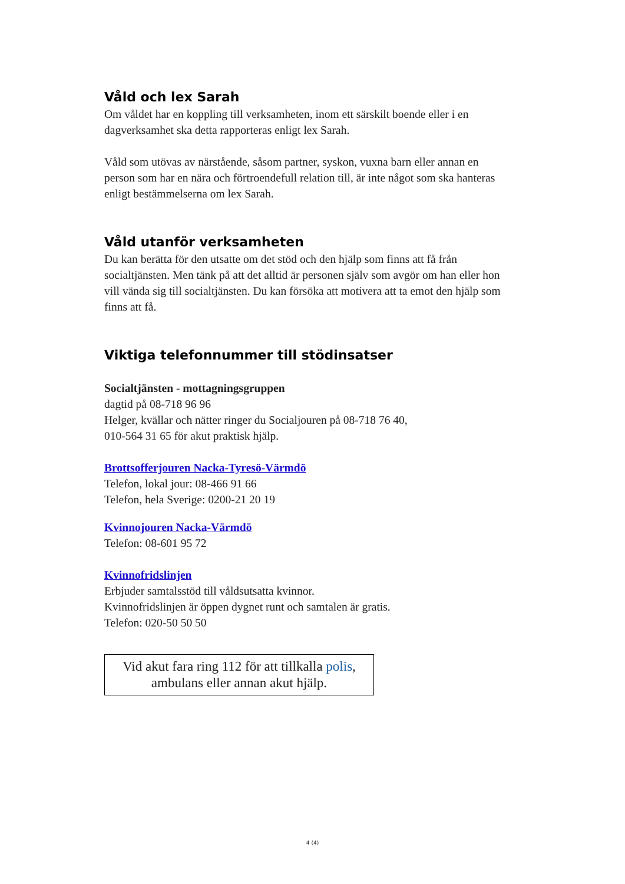Våld och lex Sarah
Om våldet har en koppling till verksamheten, inom ett särskilt boende eller i en dagverksamhet ska detta rapporteras enligt lex Sarah.
Våld som utövas av närstående, såsom partner, syskon, vuxna barn eller annan en person som har en nära och förtroendefull relation till, är inte något som ska hanteras enligt bestämmelserna om lex Sarah.
Våld utanför verksamheten
Du kan berätta för den utsatte om det stöd och den hjälp som finns att få från socialtjänsten. Men tänk på att det alltid är personen själv som avgör om han eller hon vill vända sig till socialtjänsten. Du kan försöka att motivera att ta emot den hjälp som finns att få.
Viktiga telefonnummer till stödinsatser
Socialtjänsten - mottagningsgruppen
dagtid på 08-718 96 96
Helger, kvällar och nätter ringer du Socialjouren på 08-718 76 40,
010-564 31 65 för akut praktisk hjälp.
Brottsofferjouren Nacka-Tyresö-Värmdö
Telefon, lokal jour: 08-466 91 66
Telefon, hela Sverige: 0200-21 20 19
Kvinnojouren Nacka-Värmdö
Telefon: 08-601 95 72
Kvinnofridslinjen
Erbjuder samtalsstöd till våldsutsatta kvinnor.
Kvinnofridslinjen är öppen dygnet runt och samtalen är gratis.
Telefon: 020-50 50 50
Vid akut fara ring 112 för att tillkalla polis,
ambulans eller annan akut hjälp.
4 (4)